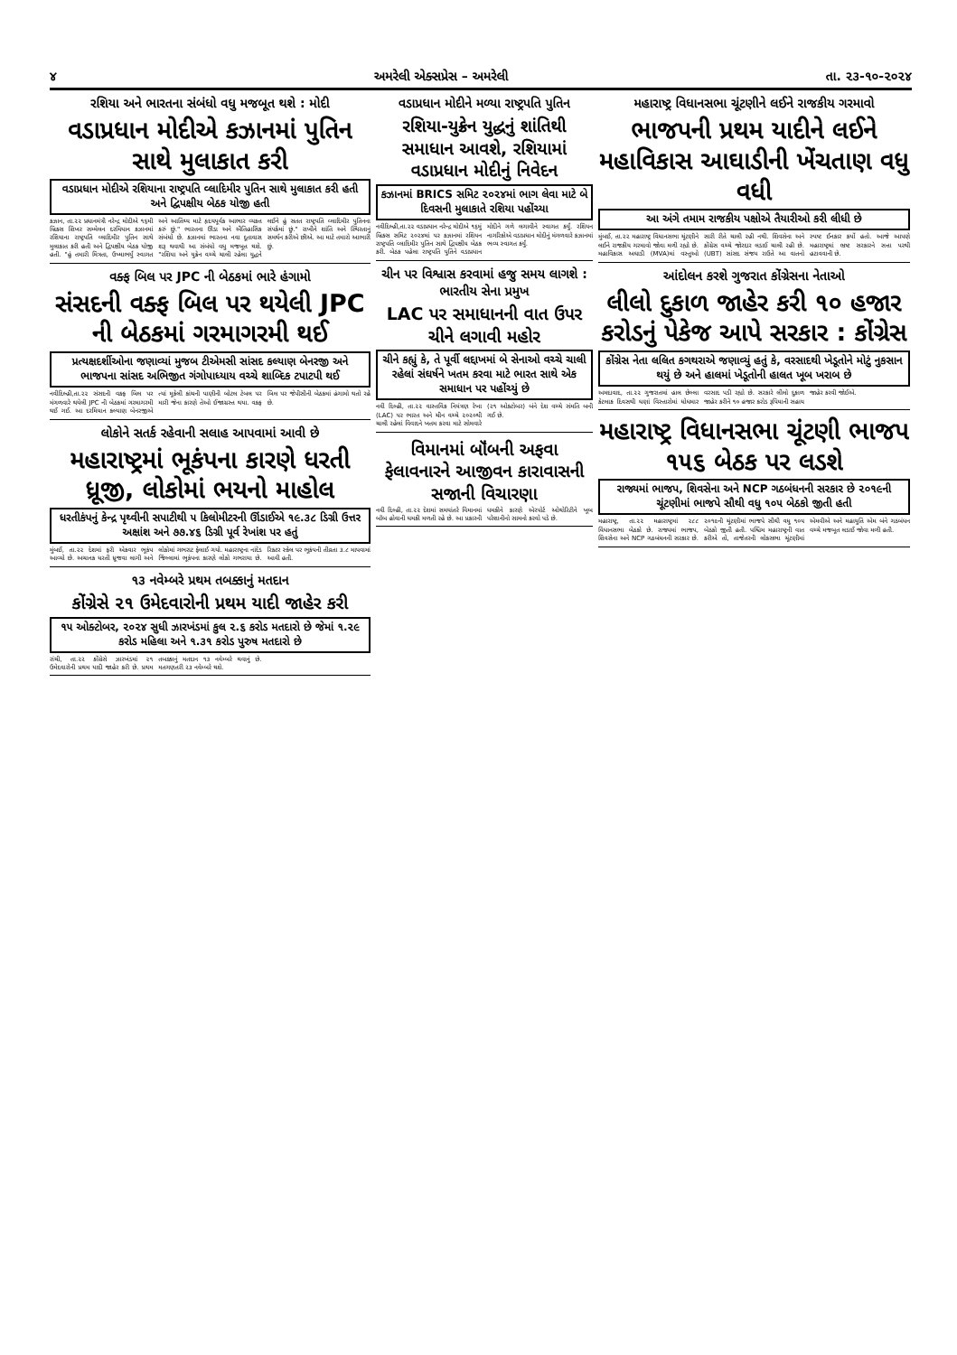૪ અમરેલી એક્સપ્રેસ – અમરેલી તા. ૨૩-૧૦-૨૦૨૪
રશિયા અને ભારતના સંબંધો વધુ મજબૂત થશે : મોદી
વડાપ્રધાન મોદીએ કઝાનમાં પુતિન સાથે મુલાકાત કરી
વડાપ્રધાન મોદીએ રશિયાના રાષ્ટ્રપતિ વ્લાદિમીર પુતિન સાથે મુલાકાત કરી હતી અને દ્વિપક્ષીય બેઠક યોજી હતી
કઝાન, તા.૨૨ પ્રધાનમંત્રી નરેન્દ્ર મોદીએ ૧૬મી બ્રિક્સ શિખર સમ્મેલન દરમિયાન કઝાનમાં રશિયાના રાષ્ટ્રપતિ વ્લાદિમીર પુતિન સાથે મુલાકાત કરી હતી અને દ્વિપક્ષીય બેઠક યોજી હતી. "હું તમારી મિત્રતા, ઉષ્માભર્યું સ્વાગત અને આતિથ્ય માટે હૃદયપૂર્વક આભાર વ્યક્ત કરું છું." ભારતના ઊંડા અને ઐતિહાસિક સંબંધો છે. કઝાનમાં ભારતના નવા દૂતાવાસ શરૂ થવાથી આ સંબંધો વધુ મજબૂત થશે. "રશિયા અને યુક્રેન વચ્ચે ચાલી રહેલા યુદ્ધને લઈને હું સતત રાષ્ટ્રપતિ વ્લાદિમીર પુતિનના સંપર્કમાં છું." રાખીને શાંતિ અને સ્થિરતાનું સમર્થન કરીએ છીએ. આ માટે તમારો આભારી છું.
વક્ફ બિલ પર JPC ની બેઠકમાં ભારે હંગામો
સંસદની વક્ફ બિલ પર થયેલી JPC ની બેઠકમાં ગરમાગરમી થઈ
પ્રત્યક્ષદર્શીઓના જણાવ્યાં મુજબ ટીએમસી સાંસદ કલ્યાણ બેનરજી અને ભાજપના સાંસદ અભિજીત ગંગોપાધ્યાય વચ્ચે શાબ્દિક ટપાટપી થઈ
નવીદિલ્હી,તા.૨૨ સંસદની વક્ફ બિલ પર મંગળવારે થયેલી JPC ની બેઠકમાં ગરમાગરમી થઈ ગઈ. આ દરમિયાન કલ્યાણ બેનરજીએ ત્યાં મૂકેલી કાંચની પાણીની બોટલ ટેબલ પર મારી જેના કારણે તેઓ ઈજાગ્રસ્ત થયા. વક્ફ બિલ પર જેપીસીની બેઠકમાં હંગામો થતો રહે છે.
લોકોને સતર્ક રહેવાની સલાહ આપવામાં આવી છે
મહારાષ્ટ્રમાં ભૂકંપના કારણે ધરતી ધ્રૂજી, લોકોમાં ભયનો માહોલ
ધરતીકંપનું કેન્દ્ર પૃથ્વીની સપાટીથી ૫ કિલોમીટરની ઊંડાઈએ ૧૯.૩૮ ડિગ્રી ઉત્તર અક્ષાંશ અને ૭૭.૪૬ ડિગ્રી પૂર્વ રેખાંશ પર હતું
મુંબઈ, તા.૨૨ દેશમાં ફરી એકવાર ભૂકંપ આવ્યો છે. અચાનક ધરતી ધ્રૂજવા લાગી અને લોકોમાં ગભરાટ ફેલાઈ ગયો. મહારાષ્ટ્રના નાંદેડ જિલ્લામાં ભૂકંપના કારણે લોકો ગભરાયા છે. રિક્ટર સ્કેલ પર ભૂકંપની તીવ્રતા ૩.૮ માપવામાં આવી હતી.
૧૩ નવેમ્બરે પ્રથમ તબક્કાનું મતદાન
કોંગ્રેસે ૨૧ ઉમેદવારોની પ્રથમ યાદી જાહેર કરી
૧૫ ઓક્ટોબર, ૨૦૨૪ સુધી ઝારખંડમાં કુલ ૨.૬ કરોડ મતદારો છે જેમાં ૧.૨૯ કરોડ મહિલા અને ૧.૩૧ કરોડ પુરુષ મતદારો છે
રાંચી, તા.૨૨ કોંગ્રેસે ઝારખંડમાં ૨૧ ઉમેદવારોની પ્રથમ યાદી જાહેર કરી છે. પ્રથમ તબક્કાનું મતદાન ૧૩ નવેમ્બરે થવાનું છે. મતગણતરી ૨૩ નવેમ્બરે થશે.
વડાપ્રધાન મોદીને મળ્યા રાષ્ટ્રપતિ પુતિન
રશિયા-યુક્રેન યુદ્ધનું શાંતિથી સમાધાન આવશે, રશિયામાં વડાપ્રધાન મોદીનું નિવેદન
કઝાનમાં BRICS સમિટ ૨૦૨૪માં ભાગ લેવા માટે બે દિવસની મુલાકાતે રશિયા પહોંચ્યા
નવીદિલ્હી,તા.૨૨ વડાપ્રધાન નરેન્દ્ર મોદીએ ૧૬મું બ્રિક્સ સમિટ ૨૦૨૪માં પર કઝાનમાં રશિયન રાષ્ટ્રપતિ વ્લાદિમીર પુતિન સાથે દ્વિપક્ષીય બેઠક કરી. બેઠક પહેલા રાષ્ટ્રપતિ પુતિને વડાપ્રધાન મોદીને ગળે લગાવીને સ્વાગત કર્યું. રશિયન નાગરિકોએ વડાપ્રધાન મોદીનું મંગળવારે કઝાનમાં ભવ્ય સ્વાગત કર્યું.
ચીન પર વિશ્વાસ કરવામાં હજુ સમય લાગશે : ભારતીય સેના પ્રમુખ
LAC પર સમાધાનની વાત ઉપર ચીને લગાવી મહોર
ચીને કહ્યું કે, તે પૂર્વી લદ્દાખમાં બે સેનાઓ વચ્ચે ચાલી રહેલાં સંઘર્ષને ખતમ કરવા માટે ભારત સાથે એક સમાધાન પર પહોંચ્યું છે
નવી દિલ્હી, તા.૨૨ વાસ્તવિક નિયંત્રણ રેખા (LAC) પર ભારત અને ચીન વચ્ચે ૨૦૨૦થી ચાલી રહેલાં વિવાદને ખતમ કરવા માટે સોમવારે (૨૧ ઓક્ટોબર) બંને દેશ વચ્ચે સંમતિ બની ગઈ છે.
વિમાનમાં બૉંબની અફવા ફેલાવનારને આજીવન કારાવાસની સજાની વિચારણા
નવી દિલ્હી, તા.૨૨ દેશમાં સમયાંતરે વિમાનમાં બૉંબ હોવાની ધમકી મળતી રહે છે. આ પ્રકારની ધમકીને કારણે એરપોર્ટ ઓથોરિટીને ખૂબ પરેશાનીનો સામનો કરવો પડે છે.
મહારાષ્ટ્ર વિધાનસભા ચૂંટણીને લઈને રાજકીય ગરમાવો
ભાજપની પ્રથમ યાદીને લઈને મહાવિકાસ આઘાડીની ખેંચતાણ વધુ વધી
આ અંગે તમામ રાજકીય પક્ષોએ તૈયારીઓ કરી લીધી છે
મુંબઈ, તા.૨૨ મહારાષ્ટ્ર વિધાનસભા ચૂંટણીને લઈને રાજકીય ગરમાવો જોવા મળી રહ્યો છે. મહાવિકાસ અઘાડી (MVA)માં વસ્તુઓ સારી રીતે ચાલી રહી નથી. શિવસેના અને કોંગ્રેસ વચ્ચે જોરદાર લડાઈ ચાલી રહી છે. (UBT) સાંસદ સંજય રાઉતે આ વાતનો સ્પષ્ટ ઈનકાર કર્યો હતો. આજે આપણે મહારાષ્ટ્રમાં ભ્રષ્ટ સરકારને સત્તા પરથી હટાવવાની છે.
આંદોલન કરશે ગુજરાત કોંગ્રેસના નેતાઓ
લીલો દુકાળ જાહેર કરી ૧૦ હજાર કરોડનું પેકેજ આપે સરકાર : કોંગ્રેસ
કોંગ્રેસ નેતા લલિત કગથરાએ જણાવ્યું હતું કે, વરસાદથી ખેડૂતોને મોટું નુકસાન થયું છે અને હાલમાં ખેડૂતોની હાલત ખૂબ ખરાબ છે
અમદાવાદ, તા.૨૨ ગુજરાતમાં હાલ છેલ્લા કેટલાક દિવસથી ઘણાં વિસ્તારોમાં ધોધમાર વરસાદ પડી રહ્યો છે. સરકારે લીલો દુકાળ જાહેર કરીને ૧૦ હજાર કરોડ રૂપિયાની સહાય જાહેર કરવી જોઈએ.
મહારાષ્ટ્ર વિધાનસભા ચૂંટણી ભાજપ ૧૫૬ બેઠક પર લડશે
રાજ્યમાં ભાજપ, શિવસેના અને NCP ગઠબંધનની સરકાર છે ૨૦૧૯ની ચૂંટણીમાં ભાજપે સૌથી વધુ ૧૦૫ બેઠકો જીતી હતી
મહારાષ્ટ્ર, તા.૨૨ મહારાષ્ટ્રમાં ૨૮૮ વિધાનસભા બેઠકો છે. રાજ્યમાં ભાજપ, શિવસેના અને NCP ગઠબંધનની સરકાર છે. ૨૦૧૯ની ચૂંટણીમાં ભાજપે સૌથી વધુ ૧૦૫ બેઠકો જીતી હતી. પશ્ચિમ મહારાષ્ટ્રની વાત કરીએ તો, તાજેતરની લોકસભા ચૂંટણીમાં એમવીએ અને મહાયુતિ એમ બંને ગઠબંધન વચ્ચે મજબૂત લડાઈ જોવા મળી હતી.